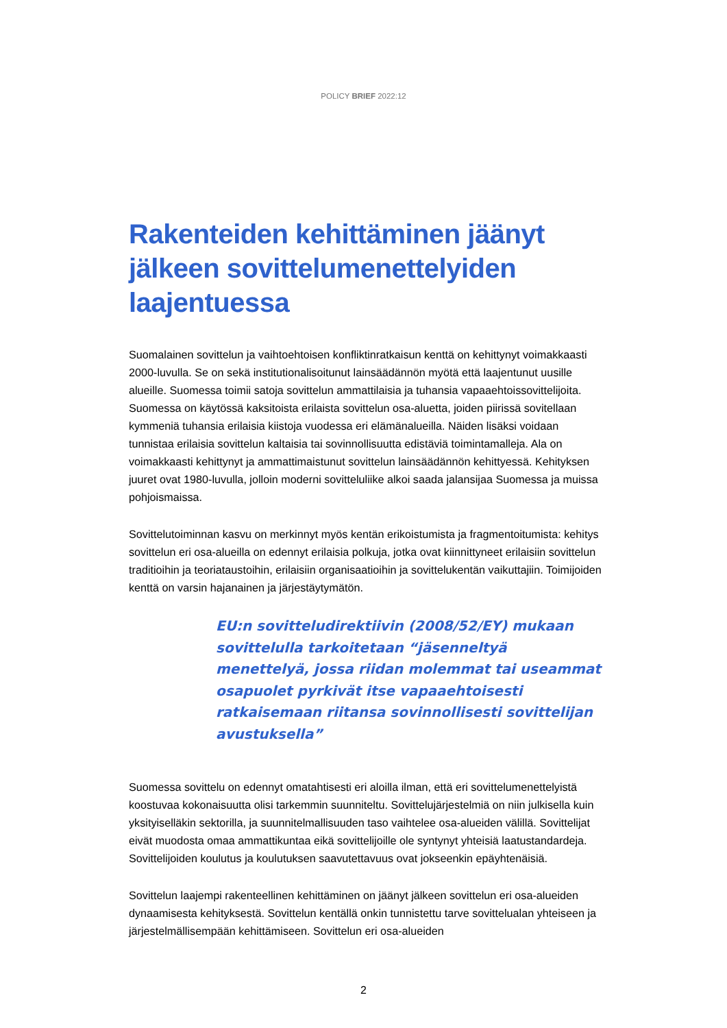POLICY BRIEF 2022:12
Rakenteiden kehittäminen jäänyt jälkeen sovittelumenettelyiden laajentuessa
Suomalainen sovittelun ja vaihtoehtoisen konfliktinratkaisun kenttä on kehittynyt voimakkaasti 2000-luvulla. Se on sekä institutionalisoitunut lainsäädännön myötä että laajentunut uusille alueille. Suomessa toimii satoja sovittelun ammattilaisia ja tuhansia vapaaehtoissovittelijoita. Suomessa on käytössä kaksitoista erilaista sovittelun osa-aluetta, joiden piirissä sovitellaan kymmeniä tuhansia erilaisia kiistoja vuodessa eri elämänalueilla. Näiden lisäksi voidaan tunnistaa erilaisia sovittelun kaltaisia tai sovinnollisuutta edistäviä toimintamalleja. Ala on voimakkaasti kehittynyt ja ammattimaistunut sovittelun lainsäädännön kehittyessä. Kehityksen juuret ovat 1980-luvulla, jolloin moderni sovitteluliike alkoi saada jalansijaa Suomessa ja muissa pohjoismaissa.
Sovittelutoiminnan kasvu on merkinnyt myös kentän erikoistumista ja fragmentoitumista: kehitys sovittelun eri osa-alueilla on edennyt erilaisia polkuja, jotka ovat kiinnittyneet erilaisiin sovittelun traditioihin ja teoriataustoihin, erilaisiin organisaatioihin ja sovittelukentän vaikuttajiin. Toimijoiden kenttä on varsin hajanainen ja järjestäytymätön.
EU:n sovitteludirektiivin (2008/52/EY) mukaan sovittelulla tarkoitetaan “jäsenneltyä menettelyä, jossa riidan molemmat tai useammat osapuolet pyrkivät itse vapaaehtoisesti ratkaisemaan riitansa sovinnollisesti sovittelijan avustuksella”
Suomessa sovittelu on edennyt omatahtisesti eri aloilla ilman, että eri sovittelumenettelyistä koostuvaa kokonaisuutta olisi tarkemmin suunniteltu. Sovittelujärjestelmiä on niin julkisella kuin yksityiselläkin sektorilla, ja suunnitelmallisuuden taso vaihtelee osa-alueiden välillä. Sovittelijat eivät muodosta omaa ammattikuntaa eikä sovittelijoille ole syntynyt yhteisiä laatustandardeja. Sovittelijoiden koulutus ja koulutuksen saavutettavuus ovat jokseenkin epäyhtenäisiä.
Sovittelun laajempi rakenteellinen kehittäminen on jäänyt jälkeen sovittelun eri osa-alueiden dynaamisesta kehityksestä. Sovittelun kentällä onkin tunnistettu tarve sovittelualan yhteiseen ja järjestelmällisempään kehittämiseen. Sovittelun eri osa-alueiden
2